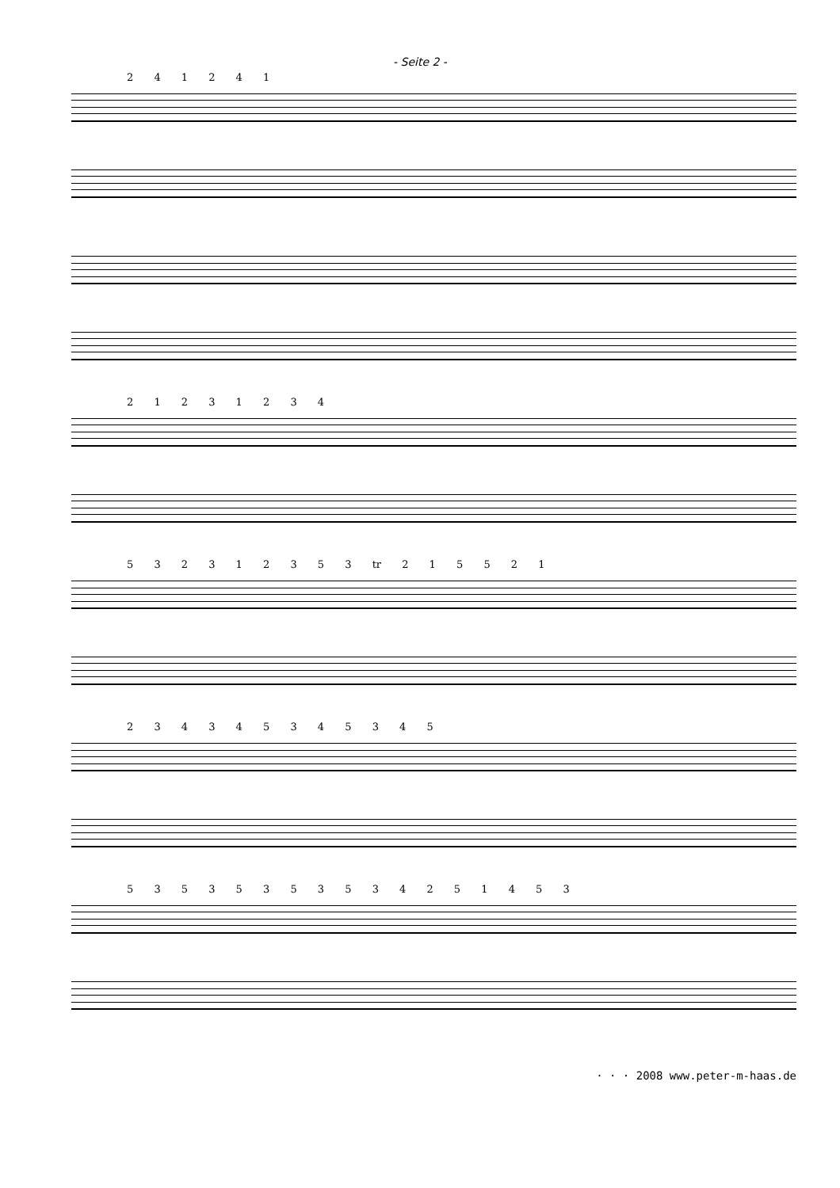- Seite 2 -
2 4 1 2 4 1
2 1 2 3 1 2 3 4
5 3 2 3 1 2 3 5 3 tr 2 1 5 5 2 1
2 3 4 3 4 5 3 4 5 3 4 5
5 3 5 3 5 3 5 3 5 3 4 2 5 1 4 5 3
· · · 2008 www.peter-m-haas.de